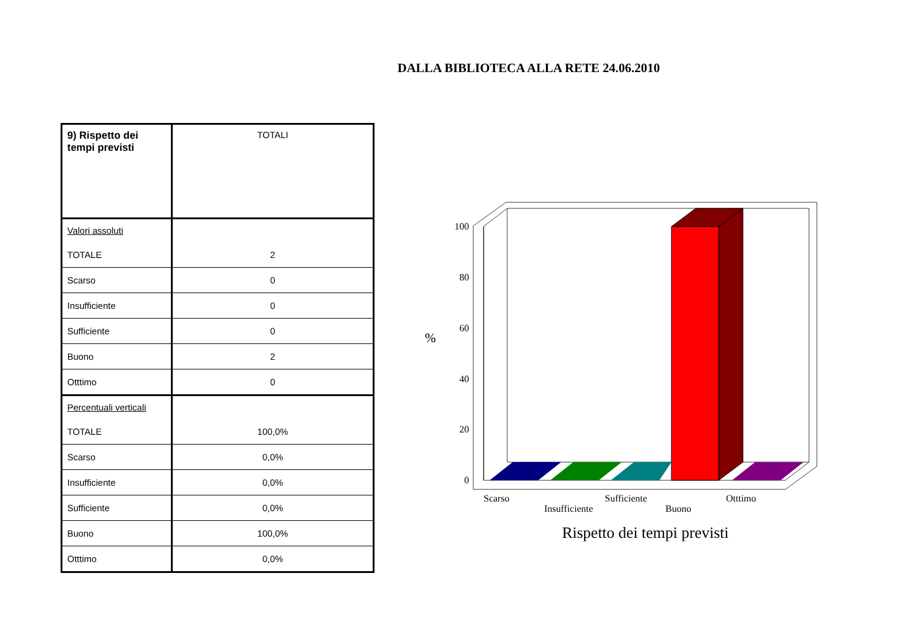DALLA BIBLIOTECA ALLA RETE 24.06.2010
| 9) Rispetto dei tempi previsti | TOTALI |
| Valori assoluti | |
| TOTALE | 2 |
| Scarso | 0 |
| Insufficiente | 0 |
| Sufficiente | 0 |
| Buono | 2 |
| Otttimo | 0 |
| Percentuali verticali | |
| TOTALE | 100,0% |
| Scarso | 0,0% |
| Insufficiente | 0,0% |
| Sufficiente | 0,0% |
| Buono | 100,0% |
| Otttimo | 0,0% |
100
80
60
40
20
0
%
Scarso
Insufficiente
Sufficiente
Buono
Otttimo
Rispetto dei tempi previsti